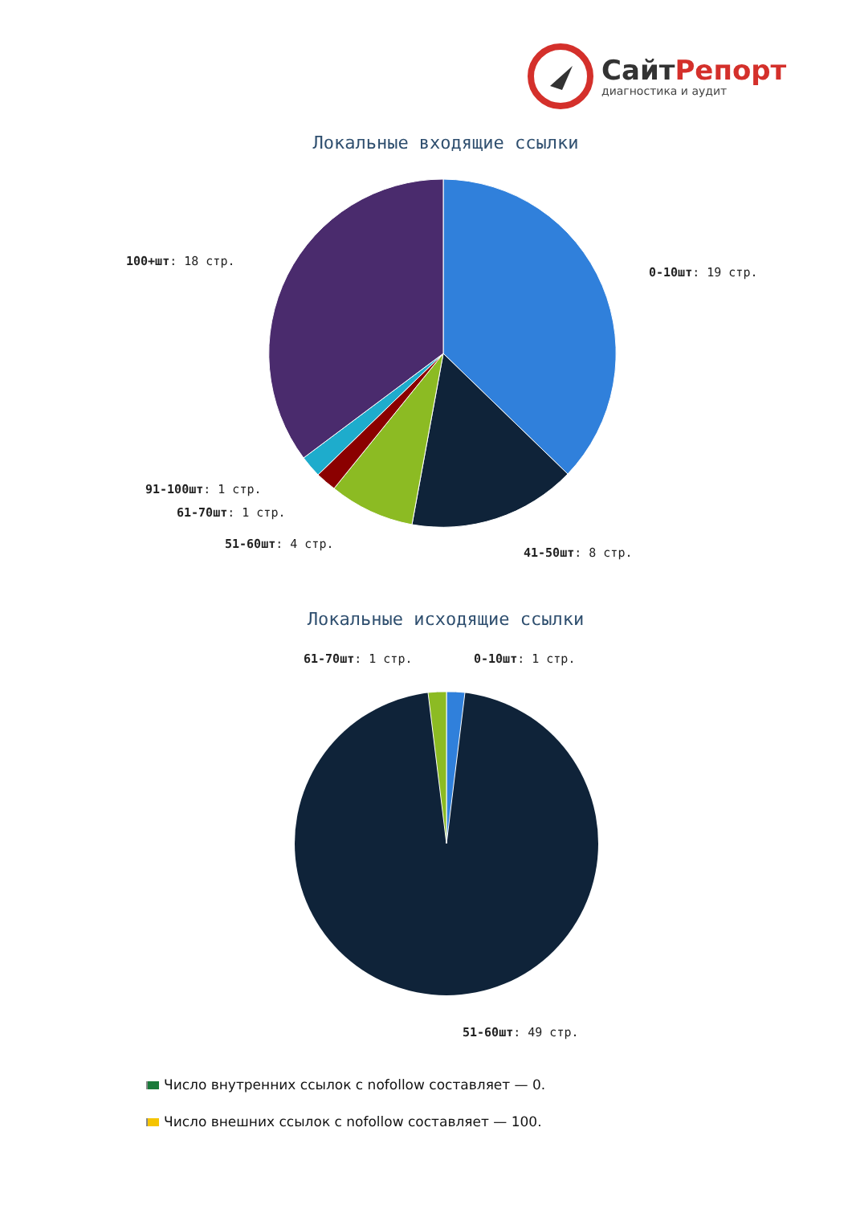СайтРепорт
диагностика и аудит
Локальные входящие ссылки
0-10шт: 19 стр.
100+шт: 18 стр.
91-100шт: 1 стр.
61-70шт: 1 стр.
51-60шт: 4 стр.
41-50шт: 8 стр.
Локальные исходящие ссылки
61-70шт: 1 стр. 0-10шт: 1 стр.
51-60шт: 49 стр.
Число внутренних ссылок с nofollow составляет — 0.
Число внешних ссылок с nofollow составляет — 100.